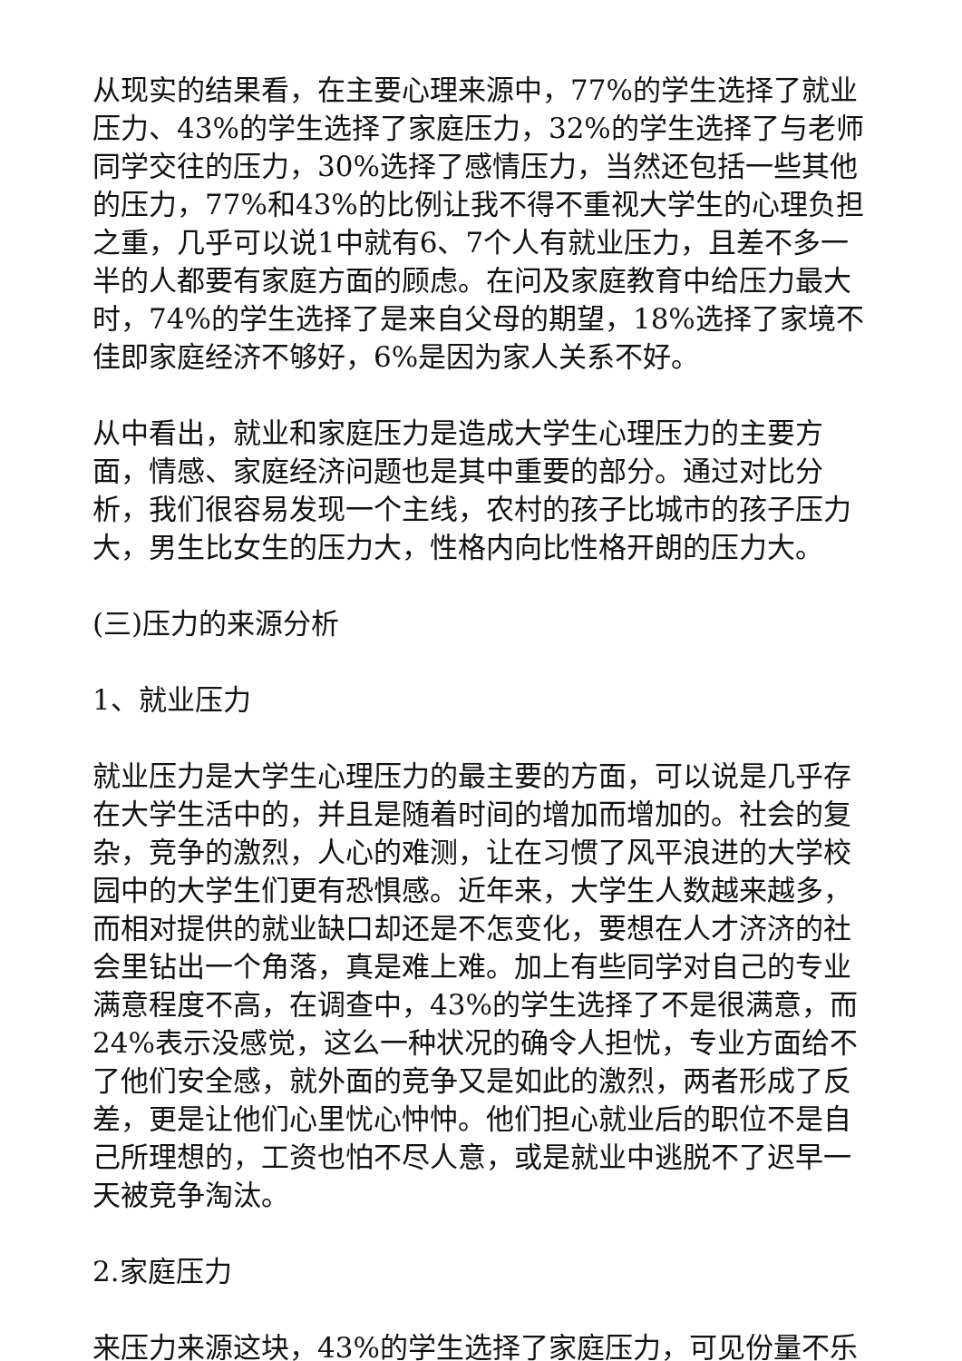从现实的结果看，在主要心理来源中，77%的学生选择了就业压力、43%的学生选择了家庭压力，32%的学生选择了与老师同学交往的压力，30%选择了感情压力，当然还包括一些其他的压力，77%和43%的比例让我不得不重视大学生的心理负担之重，几乎可以说1中就有6、7个人有就业压力，且差不多一半的人都要有家庭方面的顾虑。在问及家庭教育中给压力最大时，74%的学生选择了是来自父母的期望，18%选择了家境不佳即家庭经济不够好，6%是因为家人关系不好。
从中看出，就业和家庭压力是造成大学生心理压力的主要方面，情感、家庭经济问题也是其中重要的部分。通过对比分析，我们很容易发现一个主线，农村的孩子比城市的孩子压力大，男生比女生的压力大，性格内向比性格开朗的压力大。
(三)压力的来源分析
1、就业压力
就业压力是大学生心理压力的最主要的方面，可以说是几乎存在大学生活中的，并且是随着时间的增加而增加的。社会的复杂，竞争的激烈，人心的难测，让在习惯了风平浪进的大学校园中的大学生们更有恐惧感。近年来，大学生人数越来越多，而相对提供的就业缺口却还是不怎变化，要想在人才济济的社会里钻出一个角落，真是难上难。加上有些同学对自己的专业满意程度不高，在调查中，43%的学生选择了不是很满意，而24%表示没感觉，这么一种状况的确令人担忧，专业方面给不了他们安全感，就外面的竞争又是如此的激烈，两者形成了反差，更是让他们心里忧心忡忡。他们担心就业后的职位不是自己所理想的，工资也怕不尽人意，或是就业中逃脱不了迟早一天被竞争淘汰。
2.家庭压力
来压力来源这块，43%的学生选择了家庭压力，可见份量不乐